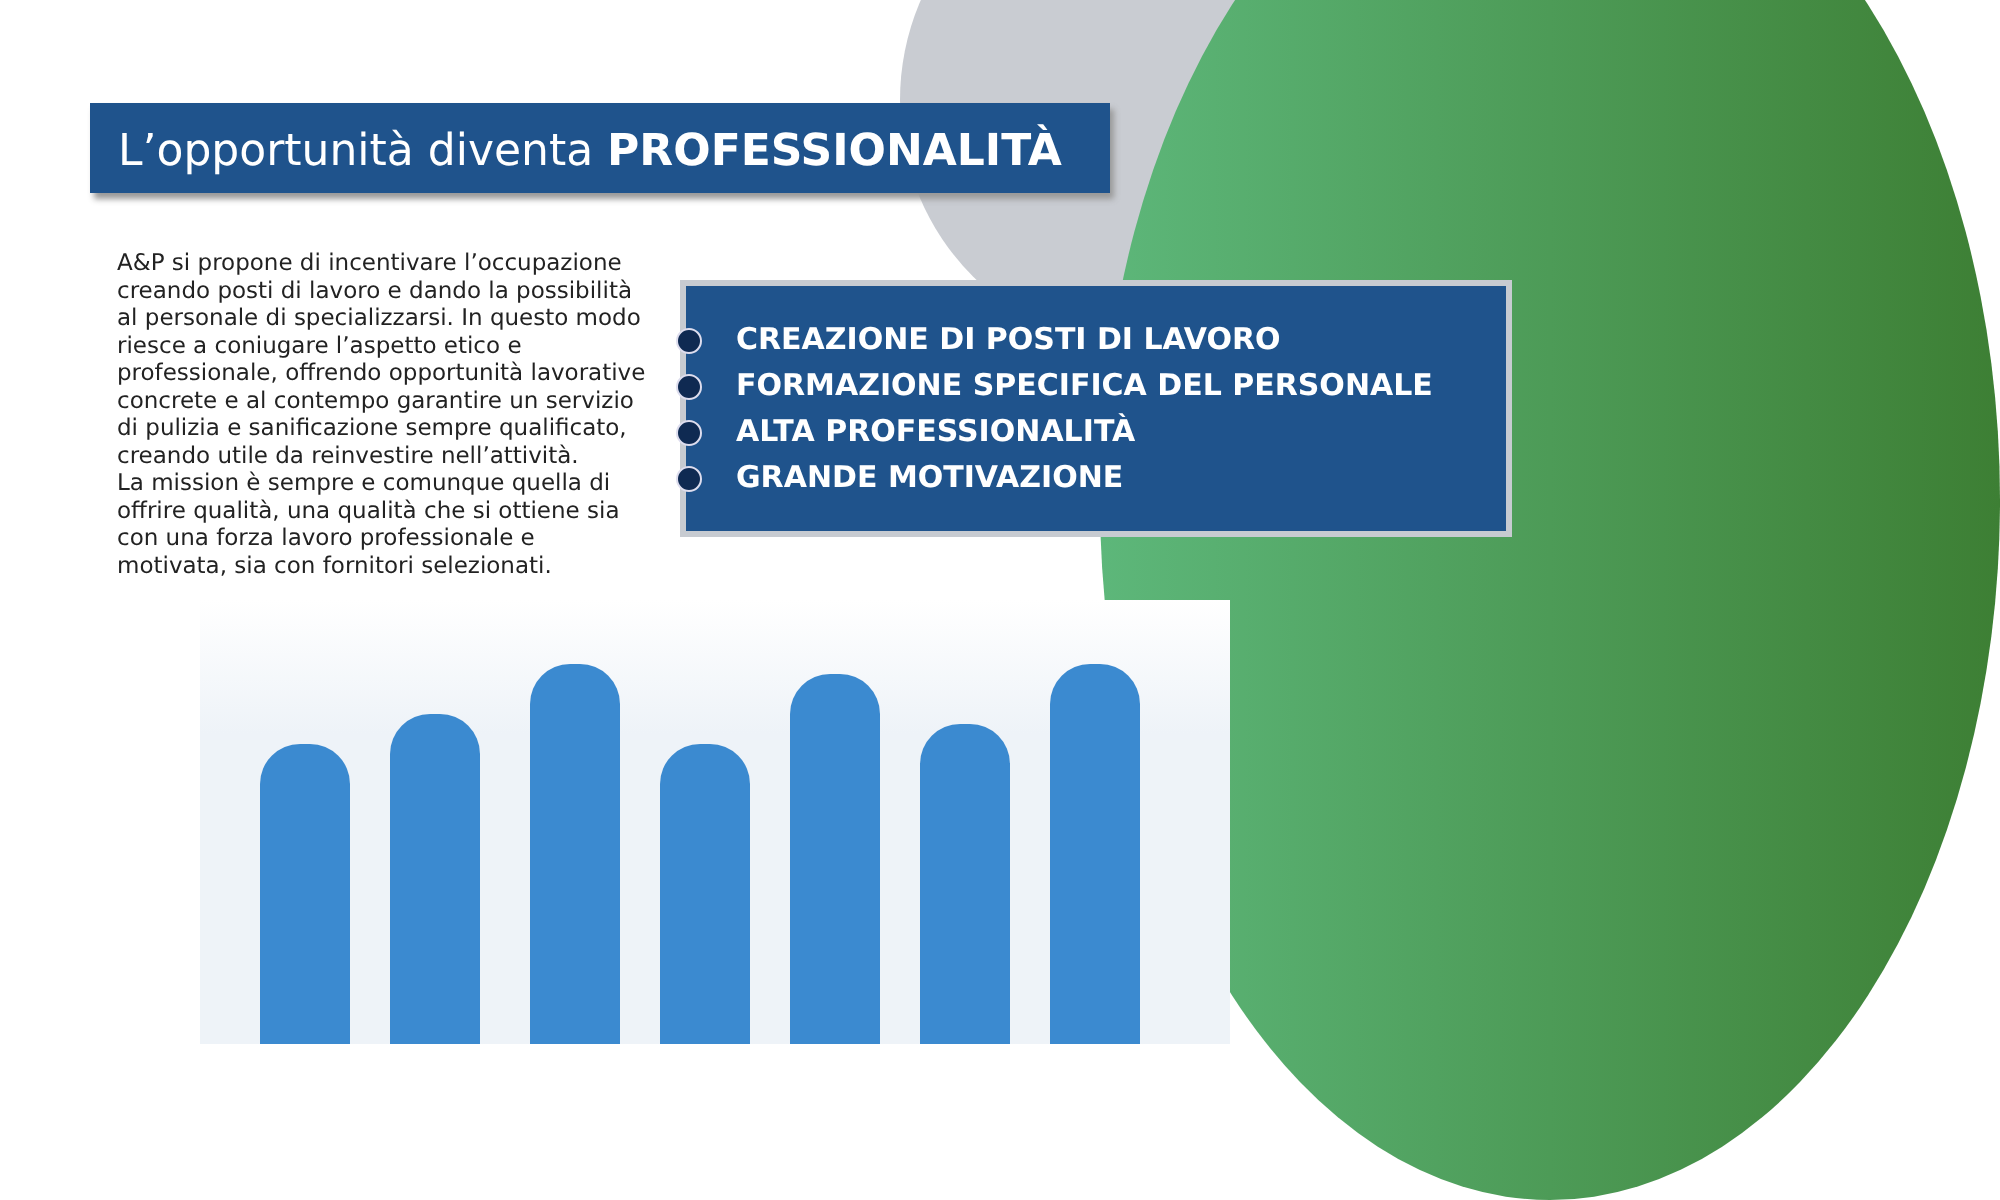L’opportunità diventa PROFESSIONALITÀ
A&P si propone di incentivare l’occupazione creando posti di lavoro e dando la possibilità al personale di specializzarsi. In questo modo riesce a coniugare l’aspetto etico e professionale, offrendo opportunità lavorative concrete e al contempo garantire un servizio di pulizia e sanificazione sempre qualificato, creando utile da reinvestire nell’attività.
La mission è sempre e comunque quella di offrire qualità, una qualità che si ottiene sia con una forza lavoro professionale e motivata, sia con fornitori selezionati.
CREAZIONE DI POSTI DI LAVORO
FORMAZIONE SPECIFICA DEL PERSONALE
ALTA PROFESSIONALITÀ
GRANDE MOTIVAZIONE